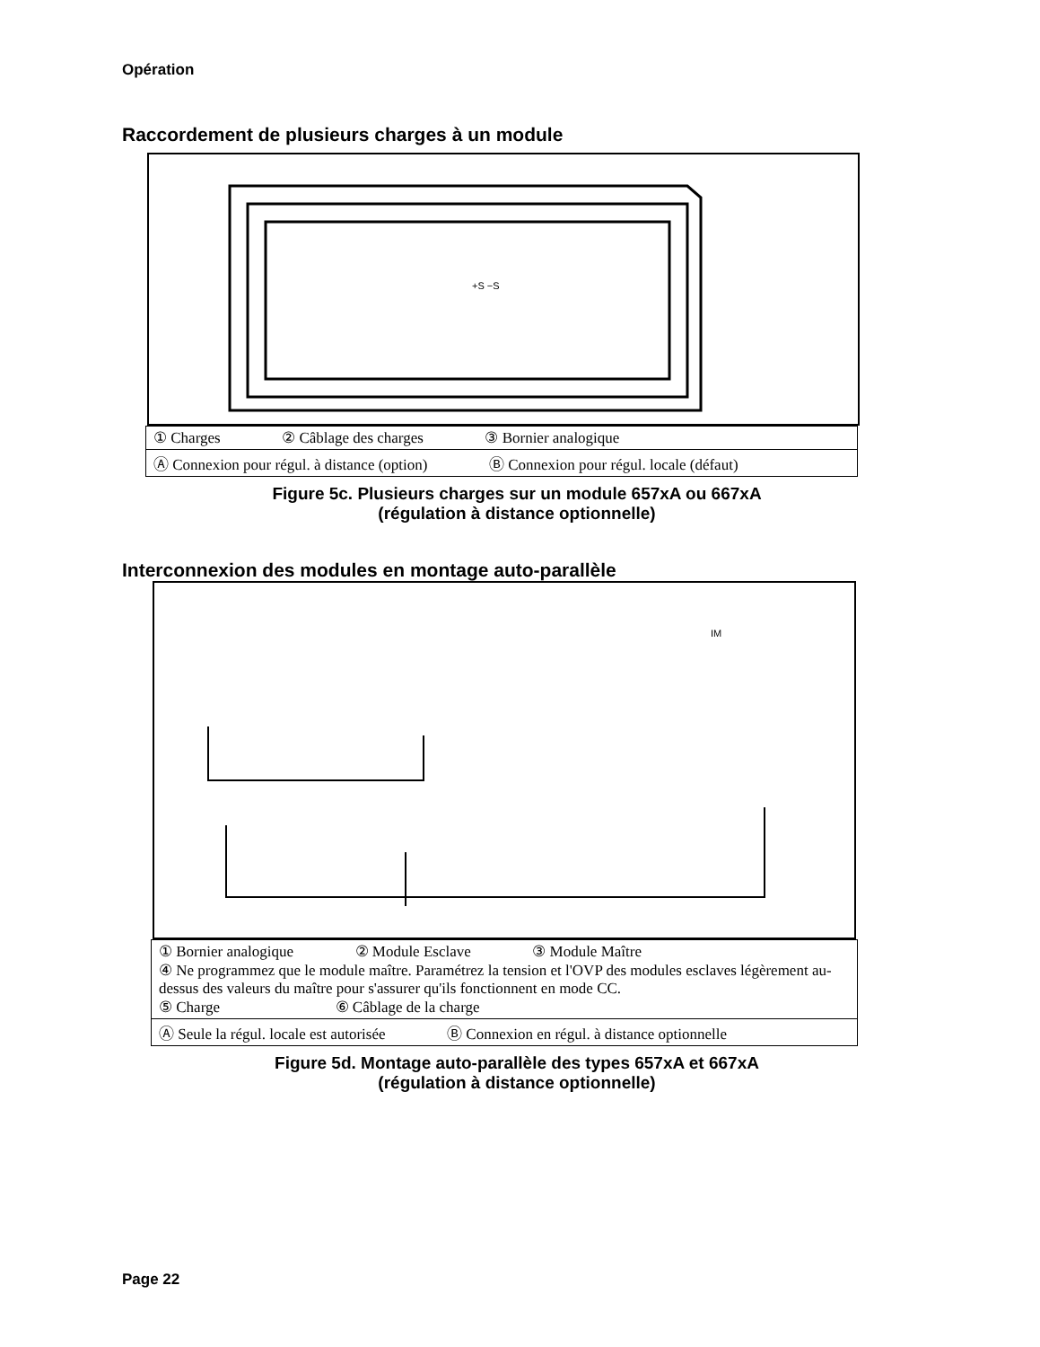Opération
Raccordement de plusieurs charges à un module
+S −S
| ① Charges ② Câblage des charges ③ Bornier analogique |
| Ⓐ Connexion pour régul. à distance (option) Ⓑ Connexion pour régul. locale (défaut) |
Figure 5c. Plusieurs charges sur un module 657xA ou 667xA
(régulation à distance optionnelle)
Interconnexion des modules en montage auto-parallèle
IM
| ① Bornier analogique ② Module Esclave ③ Module Maître ④ Ne programmez que le module maître. Paramétrez la tension et l'OVP des modules esclaves légèrement au-dessus des valeurs du maître pour s'assurer qu'ils fonctionnent en mode CC. ⑤ Charge ⑥ Câblage de la charge |
| Ⓐ Seule la régul. locale est autorisée Ⓑ Connexion en régul. à distance optionnelle |
Figure 5d. Montage auto-parallèle des types 657xA et 667xA
(régulation à distance optionnelle)
Page 22